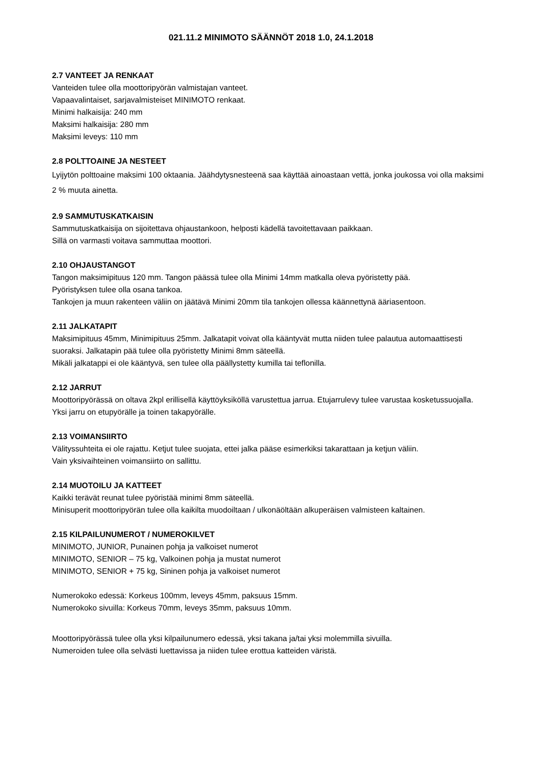021.11.2 MINIMOTO SÄÄNNÖT 2018 1.0, 24.1.2018
2.7 VANTEET JA RENKAAT
Vanteiden tulee olla moottoripyörän valmistajan vanteet.
Vapaavalintaiset, sarjavalmisteiset MINIMOTO renkaat.
Minimi halkaisija: 240 mm
Maksimi halkaisija: 280 mm
Maksimi leveys: 110 mm
2.8 POLTTOAINE JA NESTEET
Lyijytön polttoaine maksimi 100 oktaania. Jäähdytysnesteenä saa käyttää ainoastaan vettä, jonka joukossa voi olla maksimi 2 % muuta ainetta.
2.9 SAMMUTUSKATKAISIN
Sammutuskatkaisija on sijoitettava ohjaustankoon, helposti kädellä tavoitettavaan paikkaan.
Sillä on varmasti voitava sammuttaa moottori.
2.10 OHJAUSTANGOT
Tangon maksimipituus 120 mm. Tangon päässä tulee olla Minimi 14mm matkalla oleva pyöristetty pää.
Pyöristyksen tulee olla osana tankoa.
Tankojen ja muun rakenteen väliin on jäätävä Minimi 20mm tila tankojen ollessa käännettynä ääriasentoon.
2.11 JALKATAPIT
Maksimipituus 45mm, Minimipituus 25mm. Jalkatapit voivat olla kääntyvät mutta niiden tulee palautua automaattisesti suoraksi. Jalkatapin pää tulee olla pyöristetty Minimi 8mm säteellä.
Mikäli jalkatappi ei ole kääntyvä, sen tulee olla päällystetty kumilla tai teflonilla.
2.12 JARRUT
Moottoripyörässä on oltava 2kpl erillisellä käyttöyksiköllä varustettua jarrua. Etujarrulevy tulee varustaa kosketussuojalla. Yksi jarru on etupyörälle ja toinen takapyörälle.
2.13 VOIMANSIIRTO
Välityssuhteita ei ole rajattu. Ketjut tulee suojata, ettei jalka pääse esimerkiksi takarattaan ja ketjun väliin.
Vain yksivaihteinen voimansiirto on sallittu.
2.14 MUOTOILU JA KATTEET
Kaikki terävät reunat tulee pyöristää minimi 8mm säteellä.
Minisuperit moottoripyörän tulee olla kaikilta muodoiltaan / ulkonäöltään alkuperäisen valmisteen kaltainen.
2.15 KILPAILUNUMEROT / NUMEROKILVET
MINIMOTO, JUNIOR, Punainen pohja ja valkoiset numerot
MINIMOTO, SENIOR – 75 kg, Valkoinen pohja ja mustat numerot
MINIMOTO, SENIOR + 75 kg, Sininen pohja ja valkoiset numerot
Numerokoko edessä: Korkeus 100mm, leveys 45mm, paksuus 15mm.
Numerokoko sivuilla: Korkeus 70mm, leveys 35mm, paksuus 10mm.
Moottoripyörässä tulee olla yksi kilpailunumero edessä, yksi takana ja/tai yksi molemmilla sivuilla.
Numeroiden tulee olla selvästi luettavissa ja niiden tulee erottua katteiden väristä.